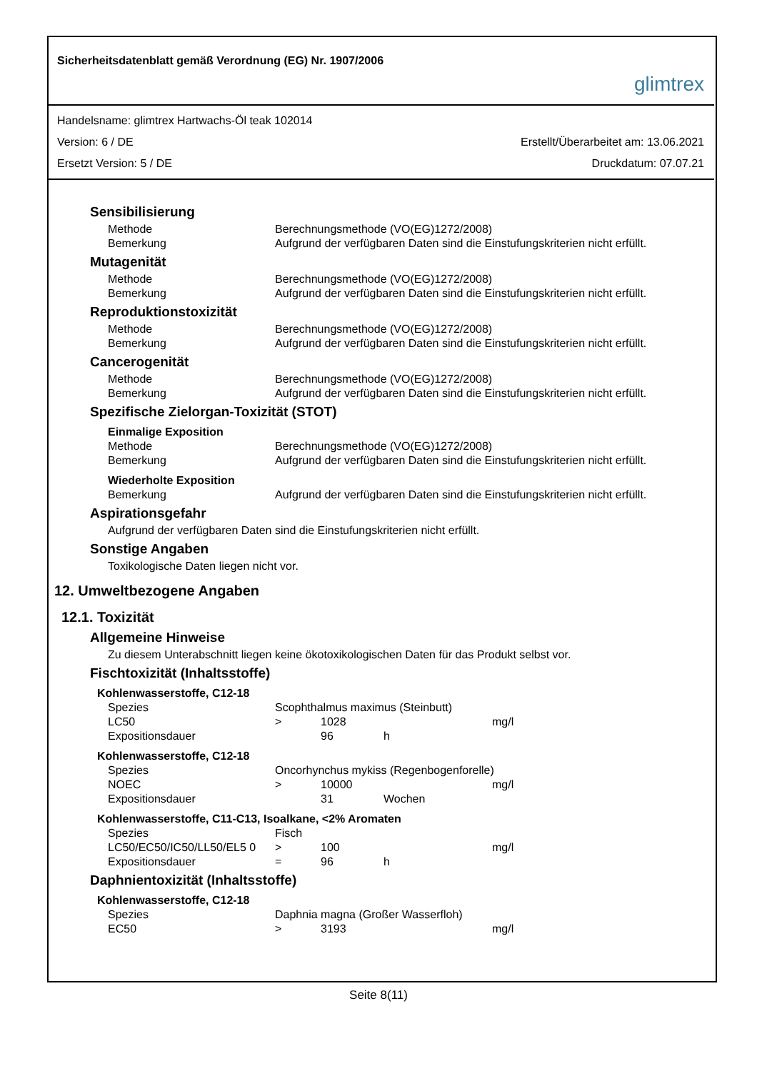Sicherheitsdatenblatt gemäß Verordnung (EG) Nr. 1907/2006 glimtrex
Handelsname: glimtrex Hartwachs-Öl teak 102014
Version: 6 / DE Erstellt/Überarbeitet am: 13.06.2021
Ersetzt Version: 5 / DE Druckdatum: 07.07.21
Sensibilisierung
| Methode | Berechnungsmethode (VO(EG)1272/2008) |
| Bemerkung | Aufgrund der verfügbaren Daten sind die Einstufungskriterien nicht erfüllt. |
Mutagenität
| Methode | Berechnungsmethode (VO(EG)1272/2008) |
| Bemerkung | Aufgrund der verfügbaren Daten sind die Einstufungskriterien nicht erfüllt. |
Reproduktionstoxizität
| Methode | Berechnungsmethode (VO(EG)1272/2008) |
| Bemerkung | Aufgrund der verfügbaren Daten sind die Einstufungskriterien nicht erfüllt. |
Cancerogenität
| Methode | Berechnungsmethode (VO(EG)1272/2008) |
| Bemerkung | Aufgrund der verfügbaren Daten sind die Einstufungskriterien nicht erfüllt. |
Spezifische Zielorgan-Toxizität (STOT)
Einmalige Exposition
| Methode | Berechnungsmethode (VO(EG)1272/2008) |
| Bemerkung | Aufgrund der verfügbaren Daten sind die Einstufungskriterien nicht erfüllt. |
Wiederholte Exposition
| Bemerkung | Aufgrund der verfügbaren Daten sind die Einstufungskriterien nicht erfüllt. |
Aspirationsgefahr
Aufgrund der verfügbaren Daten sind die Einstufungskriterien nicht erfüllt.
Sonstige Angaben
Toxikologische Daten liegen nicht vor.
12. Umweltbezogene Angaben
12.1. Toxizität
Allgemeine Hinweise
Zu diesem Unterabschnitt liegen keine ökotoxikologischen Daten für das Produkt selbst vor.
Fischtoxizität (Inhaltsstoffe)
Kohlenwasserstoffe, C12-18
| Spezies | Scophthalmus maximus (Steinbutt) | | | |
| LC50 | > | 1028 | | mg/l |
| Expositionsdauer | | 96 | h | |
Kohlenwasserstoffe, C12-18
| Spezies | Oncorhynchus mykiss (Regenbogenforelle) | | | |
| NOEC | > | 10000 | | mg/l |
| Expositionsdauer | | 31 | Wochen | |
Kohlenwasserstoffe, C11-C13, Isoalkane, <2% Aromaten
| Spezies | Fisch | | | |
| LC50/EC50/IC50/LL50/EL5 0 | > | 100 | | mg/l |
| Expositionsdauer | = | 96 | h | |
Daphnientoxizität (Inhaltsstoffe)
Kohlenwasserstoffe, C12-18
| Spezies | Daphnia magna (Großer Wasserfloh) | | | |
| EC50 | > | 3193 | | mg/l |
Seite 8(11)